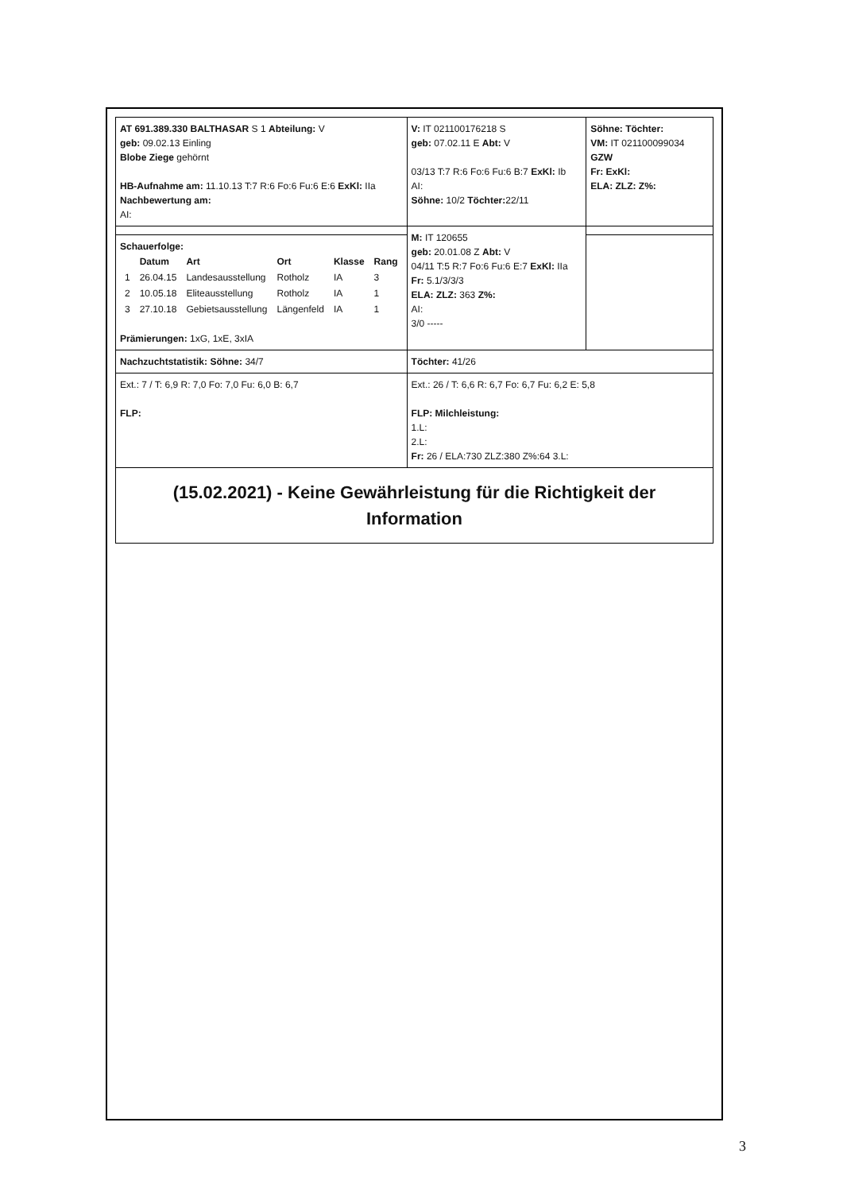| AT 691.389.330 BALTHASAR S 1 Abteilung: V geb: 09.02.13 Einling Blobe Ziege gehörnt HB-Aufnahme am: 11.10.13 T:7 R:6 Fo:6 Fu:6 E:6 ExKl: IIa Nachbewertung am: AI: | V: IT 021100176218 S geb: 07.02.11 E Abt: V 03/13 T:7 R:6 Fo:6 Fu:6 B:7 ExKl: Ib AI: Söhne: 10/2 Töchter: 22/11 | Söhne: Töchter: VM: IT 021100099034 GZW Fr: ExKl: ELA: ZLZ: Z%: |
| | M: IT 120655 geb: 20.01.08 Z Abt: V 04/11 T:5 R:7 Fo:6 Fu:6 E:7 ExKl: IIa Fr: 5.1/3/3/3 ELA: ZLZ: 363 Z%: AI: 3/0 ----- | |
| Schauerfolge: / / Datum / Art / Ort / Klasse / Rang / / 1 / 26.04.15 / Landesausstellung / Rotholz / IA / 3 / / 2 / 10.05.18 / Eliteausstellung / Rotholz / IA / 1 / / 3 / 27.10.18 / Gebietsausstellung / Längenfeld / IA / 1 / Prämierungen: 1xG, 1xE, 3xIA | | |
| Nachzuchtstatistik: Söhne: 34/7 | Töchter: 41/26 | |
| Ext.: 7 / T: 6,9 R: 7,0 Fo: 7,0 Fu: 6,0 B: 6,7 FLP: | Ext.: 26 / T: 6,6 R: 6,7 Fo: 6,7 Fu: 6,2 E: 5,8 FLP: Milchleistung: 1.L: 2.L: Fr: 26 / ELA:730 ZLZ:380 Z%:64 3.L: | |
| (15.02.2021) - Keine Gewährleistung für die Richtigkeit der Information | | |
3